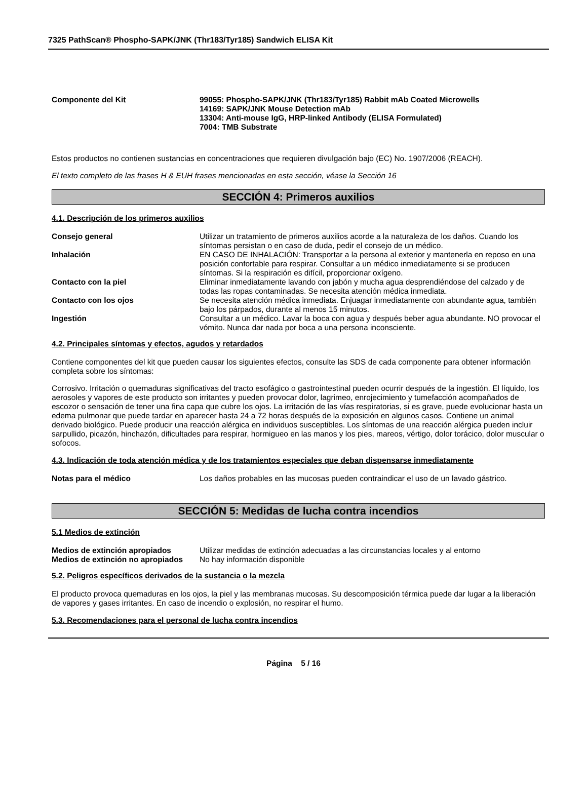7325 PathScan® Phospho-SAPK/JNK (Thr183/Tyr185) Sandwich ELISA Kit
Componente del Kit 99055: Phospho-SAPK/JNK (Thr183/Tyr185) Rabbit mAb Coated Microwells
14169: SAPK/JNK Mouse Detection mAb
13304: Anti-mouse IgG, HRP-linked Antibody (ELISA Formulated)
7004: TMB Substrate
Estos productos no contienen sustancias en concentraciones que requieren divulgación bajo (EC) No. 1907/2006 (REACH).
El texto completo de las frases H & EUH frases mencionadas en esta sección, véase la Sección 16
SECCIÓN 4: Primeros auxilios
4.1. Descripción de los primeros auxilios
Consejo general Utilizar un tratamiento de primeros auxilios acorde a la naturaleza de los daños. Cuando los síntomas persistan o en caso de duda, pedir el consejo de un médico.
Inhalación EN CASO DE INHALACIÓN: Transportar a la persona al exterior y mantenerla en reposo en una posición confortable para respirar. Consultar a un médico inmediatamente si se producen síntomas. Si la respiración es difícil, proporcionar oxígeno.
Contacto con la piel Eliminar inmediatamente lavando con jabón y mucha agua desprendiéndose del calzado y de todas las ropas contaminadas. Se necesita atención médica inmediata.
Contacto con los ojos Se necesita atención médica inmediata. Enjuagar inmediatamente con abundante agua, también bajo los párpados, durante al menos 15 minutos.
Ingestión Consultar a un médico. Lavar la boca con agua y después beber agua abundante. NO provocar el vómito. Nunca dar nada por boca a una persona inconsciente.
4.2. Principales síntomas y efectos, agudos y retardados
Contiene componentes del kit que pueden causar los siguientes efectos, consulte las SDS de cada componente para obtener información completa sobre los síntomas:
Corrosivo. Irritación o quemaduras significativas del tracto esofágico o gastrointestinal pueden ocurrir después de la ingestión. El líquido, los aerosoles y vapores de este producto son irritantes y pueden provocar dolor, lagrimeo, enrojecimiento y tumefacción acompañados de escozor o sensación de tener una fina capa que cubre los ojos. La irritación de las vías respiratorias, si es grave, puede evolucionar hasta un edema pulmonar que puede tardar en aparecer hasta 24 a 72 horas después de la exposición en algunos casos. Contiene un animal derivado biológico. Puede producir una reacción alérgica en individuos susceptibles. Los síntomas de una reacción alérgica pueden incluir sarpullido, picazón, hinchazón, dificultades para respirar, hormigueo en las manos y los pies, mareos, vértigo, dolor torácico, dolor muscular o sofocos.
4.3. Indicación de toda atención médica y de los tratamientos especiales que deban dispensarse inmediatamente
Notas para el médico Los daños probables en las mucosas pueden contraindicar el uso de un lavado gástrico.
SECCIÓN 5: Medidas de lucha contra incendios
5.1 Medios de extinción
Medios de extinción apropiados Utilizar medidas de extinción adecuadas a las circunstancias locales y al entorno
Medios de extinción no apropiados
No hay información disponible
5.2. Peligros específicos derivados de la sustancia o la mezcla
El producto provoca quemaduras en los ojos, la piel y las membranas mucosas. Su descomposición térmica puede dar lugar a la liberación de vapores y gases irritantes. En caso de incendio o explosión, no respirar el humo.
5.3. Recomendaciones para el personal de lucha contra incendios
Página 5 / 16